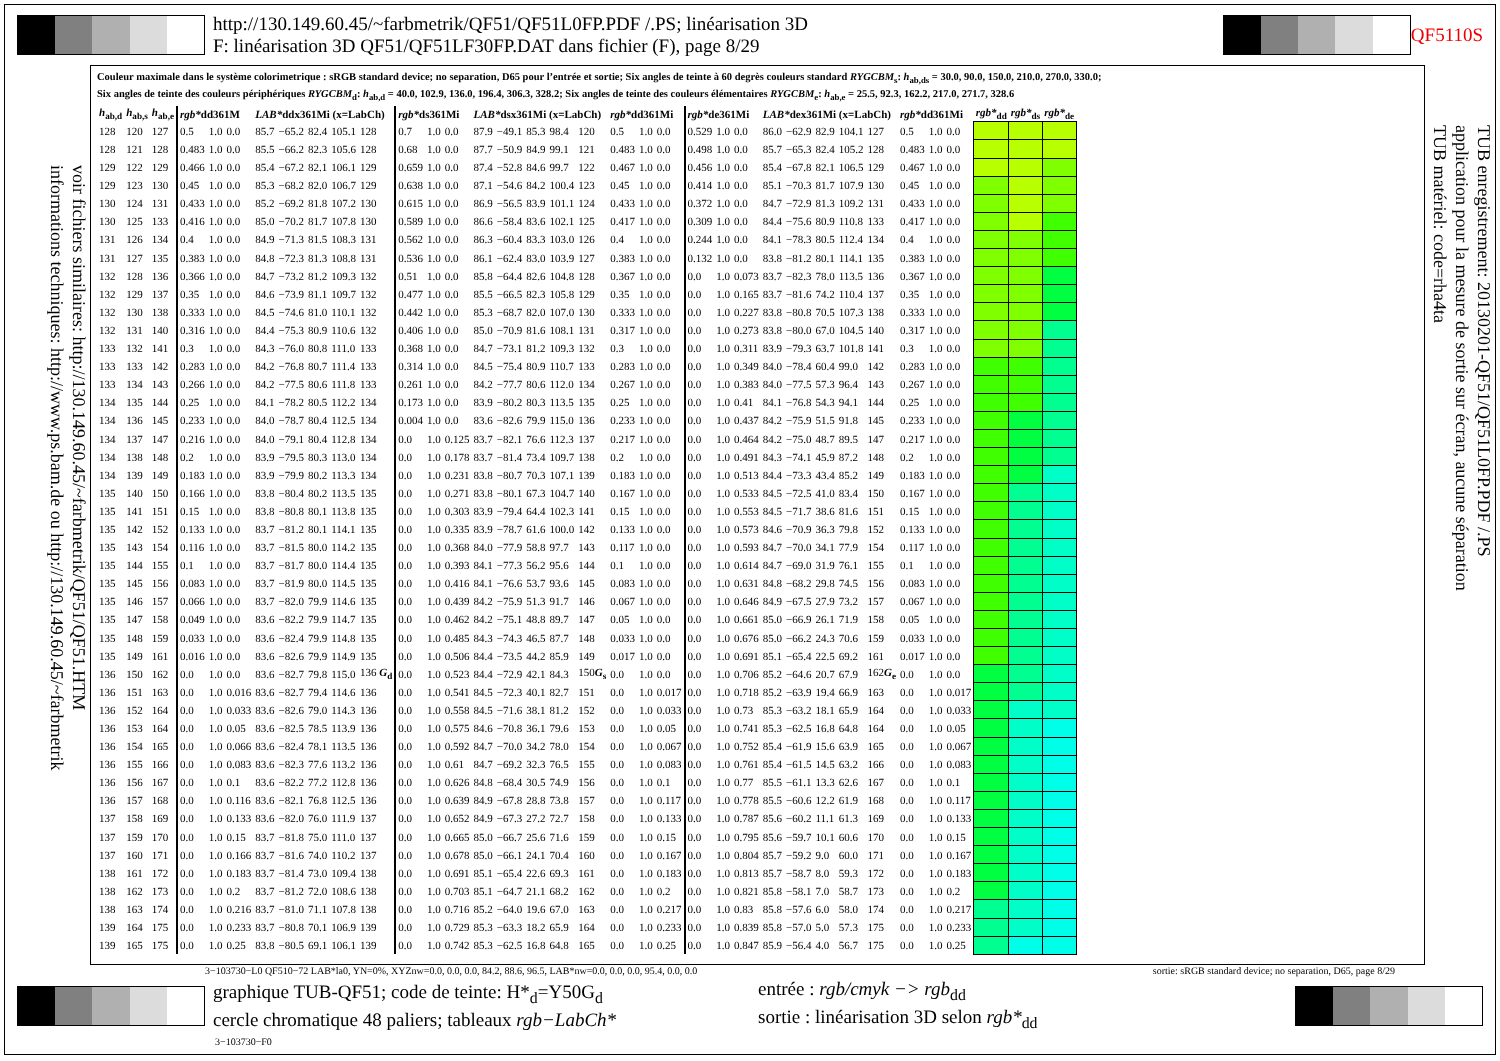http://130.149.60.45/~farbmetrik/QF51/QF51L0FP.PDF /.PS; linéarisation 3D
F: linéarisation 3D QF51/QF51LF30FP.DAT dans fichier (F), page 8/29
QF5110S
voir fichiers similaires: http://130.149.60.45/~farbmetrik/QF51/QF51.HTM
informations techniques: http://www.ps.bam.de ou http://130.149.60.45/~farbmetrik
Couleur maximale dans le système colorimetrique : sRGB standard device; no separation, D65 pour l’entrée et sortie; Six angles de teinte à 60 degrès couleurs standard RYGCBM<sub>s</sub>: h<sub>ab,ds</sub> = 30.0, 90.0, 150.0, 210.0, 270.0, 330.0;
Six angles de teinte des couleurs périphériques RYGCBM<sub>d</sub>: h<sub>ab,d</sub> = 40.0, 102.9, 136.0, 196.4, 306.3, 328.2; Six angles de teinte des couleurs élémentaires RYGCBM<sub>e</sub>: h<sub>ab,e</sub> = 25.5, 92.3, 162.2, 217.0, 271.7, 328.6
| h<sub>ab,d</sub> | h<sub>ab,s</sub> | h<sub>ab,e</sub> | rgb* dd361M | | | LAB* ddx361Mi (x=LabCh) | | | | | rgb* ds361Mi | | | LAB* dsx361Mi (x=LabCh) | | | | | rgb* dd361Mi | | | rgb* de361Mi | | | LAB* dex361Mi (x=LabCh) | | | | | rgb* dd361Mi | | | rgb*<sub>dd</sub> | rgb*<sub>ds</sub> | rgb*<sub>de</sub> |
| --- | --- | --- | --- | --- | --- | --- | --- | --- | --- | --- | --- | --- | --- | --- | --- | --- | --- | --- | --- | --- | --- | --- | --- | --- | --- | --- | --- | --- | --- | --- | --- | --- | --- | --- | --- |
| 128 | 120 | 127 | 0.5 | 1.0 | 0.0 | 85.7 | −65.2 | 82.4 | 105.1 | 128 | 0.7 | 1.0 | 0.0 | 87.9 | −49.1 | 85.3 | 98.4 | 120 | 0.5 | 1.0 | 0.0 | 0.529 | 1.0 | 0.0 | 86.0 | −62.9 | 82.9 | 104.1 | 127 | 0.5 | 1.0 | 0.0 | | | |
| 128 | 121 | 128 | 0.483 | 1.0 | 0.0 | 85.5 | −66.2 | 82.3 | 105.6 | 128 | 0.68 | 1.0 | 0.0 | 87.7 | −50.9 | 84.9 | 99.1 | 121 | 0.483 | 1.0 | 0.0 | 0.498 | 1.0 | 0.0 | 85.7 | −65.3 | 82.4 | 105.2 | 128 | 0.483 | 1.0 | 0.0 | | | |
| 129 | 122 | 129 | 0.466 | 1.0 | 0.0 | 85.4 | −67.2 | 82.1 | 106.1 | 129 | 0.659 | 1.0 | 0.0 | 87.4 | −52.8 | 84.6 | 99.7 | 122 | 0.467 | 1.0 | 0.0 | 0.456 | 1.0 | 0.0 | 85.4 | −67.8 | 82.1 | 106.5 | 129 | 0.467 | 1.0 | 0.0 | | | |
| 129 | 123 | 130 | 0.45 | 1.0 | 0.0 | 85.3 | −68.2 | 82.0 | 106.7 | 129 | 0.638 | 1.0 | 0.0 | 87.1 | −54.6 | 84.2 | 100.4 | 123 | 0.45 | 1.0 | 0.0 | 0.414 | 1.0 | 0.0 | 85.1 | −70.3 | 81.7 | 107.9 | 130 | 0.45 | 1.0 | 0.0 | | | |
| 130 | 124 | 131 | 0.433 | 1.0 | 0.0 | 85.2 | −69.2 | 81.8 | 107.2 | 130 | 0.615 | 1.0 | 0.0 | 86.9 | −56.5 | 83.9 | 101.1 | 124 | 0.433 | 1.0 | 0.0 | 0.372 | 1.0 | 0.0 | 84.7 | −72.9 | 81.3 | 109.2 | 131 | 0.433 | 1.0 | 0.0 | | | |
| 130 | 125 | 133 | 0.416 | 1.0 | 0.0 | 85.0 | −70.2 | 81.7 | 107.8 | 130 | 0.589 | 1.0 | 0.0 | 86.6 | −58.4 | 83.6 | 102.1 | 125 | 0.417 | 1.0 | 0.0 | 0.309 | 1.0 | 0.0 | 84.4 | −75.6 | 80.9 | 110.8 | 133 | 0.417 | 1.0 | 0.0 | | | |
| 131 | 126 | 134 | 0.4 | 1.0 | 0.0 | 84.9 | −71.3 | 81.5 | 108.3 | 131 | 0.562 | 1.0 | 0.0 | 86.3 | −60.4 | 83.3 | 103.0 | 126 | 0.4 | 1.0 | 0.0 | 0.244 | 1.0 | 0.0 | 84.1 | −78.3 | 80.5 | 112.4 | 134 | 0.4 | 1.0 | 0.0 | | | |
| 131 | 127 | 135 | 0.383 | 1.0 | 0.0 | 84.8 | −72.3 | 81.3 | 108.8 | 131 | 0.536 | 1.0 | 0.0 | 86.1 | −62.4 | 83.0 | 103.9 | 127 | 0.383 | 1.0 | 0.0 | 0.132 | 1.0 | 0.0 | 83.8 | −81.2 | 80.1 | 114.1 | 135 | 0.383 | 1.0 | 0.0 | | | |
| 132 | 128 | 136 | 0.366 | 1.0 | 0.0 | 84.7 | −73.2 | 81.2 | 109.3 | 132 | 0.51 | 1.0 | 0.0 | 85.8 | −64.4 | 82.6 | 104.8 | 128 | 0.367 | 1.0 | 0.0 | 0.0 | 1.0 | 0.073 | 83.7 | −82.3 | 78.0 | 113.5 | 136 | 0.367 | 1.0 | 0.0 | | | |
| 132 | 129 | 137 | 0.35 | 1.0 | 0.0 | 84.6 | −73.9 | 81.1 | 109.7 | 132 | 0.477 | 1.0 | 0.0 | 85.5 | −66.5 | 82.3 | 105.8 | 129 | 0.35 | 1.0 | 0.0 | 0.0 | 1.0 | 0.165 | 83.7 | −81.6 | 74.2 | 110.4 | 137 | 0.35 | 1.0 | 0.0 | | | |
| 132 | 130 | 138 | 0.333 | 1.0 | 0.0 | 84.5 | −74.6 | 81.0 | 110.1 | 132 | 0.442 | 1.0 | 0.0 | 85.3 | −68.7 | 82.0 | 107.0 | 130 | 0.333 | 1.0 | 0.0 | 0.0 | 1.0 | 0.227 | 83.8 | −80.8 | 70.5 | 107.3 | 138 | 0.333 | 1.0 | 0.0 | | | |
| 132 | 131 | 140 | 0.316 | 1.0 | 0.0 | 84.4 | −75.3 | 80.9 | 110.6 | 132 | 0.406 | 1.0 | 0.0 | 85.0 | −70.9 | 81.6 | 108.1 | 131 | 0.317 | 1.0 | 0.0 | 0.0 | 1.0 | 0.273 | 83.8 | −80.0 | 67.0 | 104.5 | 140 | 0.317 | 1.0 | 0.0 | | | |
| 133 | 132 | 141 | 0.3 | 1.0 | 0.0 | 84.3 | −76.0 | 80.8 | 111.0 | 133 | 0.368 | 1.0 | 0.0 | 84.7 | −73.1 | 81.2 | 109.3 | 132 | 0.3 | 1.0 | 0.0 | 0.0 | 1.0 | 0.311 | 83.9 | −79.3 | 63.7 | 101.8 | 141 | 0.3 | 1.0 | 0.0 | | | |
| 133 | 133 | 142 | 0.283 | 1.0 | 0.0 | 84.2 | −76.8 | 80.7 | 111.4 | 133 | 0.314 | 1.0 | 0.0 | 84.5 | −75.4 | 80.9 | 110.7 | 133 | 0.283 | 1.0 | 0.0 | 0.0 | 1.0 | 0.349 | 84.0 | −78.4 | 60.4 | 99.0 | 142 | 0.283 | 1.0 | 0.0 | | | |
| 133 | 134 | 143 | 0.266 | 1.0 | 0.0 | 84.2 | −77.5 | 80.6 | 111.8 | 133 | 0.261 | 1.0 | 0.0 | 84.2 | −77.7 | 80.6 | 112.0 | 134 | 0.267 | 1.0 | 0.0 | 0.0 | 1.0 | 0.383 | 84.0 | −77.5 | 57.3 | 96.4 | 143 | 0.267 | 1.0 | 0.0 | | | |
| 134 | 135 | 144 | 0.25 | 1.0 | 0.0 | 84.1 | −78.2 | 80.5 | 112.2 | 134 | 0.173 | 1.0 | 0.0 | 83.9 | −80.2 | 80.3 | 113.5 | 135 | 0.25 | 1.0 | 0.0 | 0.0 | 1.0 | 0.41 | 84.1 | −76.8 | 54.3 | 94.1 | 144 | 0.25 | 1.0 | 0.0 | | | |
| 134 | 136 | 145 | 0.233 | 1.0 | 0.0 | 84.0 | −78.7 | 80.4 | 112.5 | 134 | 0.004 | 1.0 | 0.0 | 83.6 | −82.6 | 79.9 | 115.0 | 136 | 0.233 | 1.0 | 0.0 | 0.0 | 1.0 | 0.437 | 84.2 | −75.9 | 51.5 | 91.8 | 145 | 0.233 | 1.0 | 0.0 | | | |
| 134 | 137 | 147 | 0.216 | 1.0 | 0.0 | 84.0 | −79.1 | 80.4 | 112.8 | 134 | 0.0 | 1.0 | 0.125 | 83.7 | −82.1 | 76.6 | 112.3 | 137 | 0.217 | 1.0 | 0.0 | 0.0 | 1.0 | 0.464 | 84.2 | −75.0 | 48.7 | 89.5 | 147 | 0.217 | 1.0 | 0.0 | | | |
| 134 | 138 | 148 | 0.2 | 1.0 | 0.0 | 83.9 | −79.5 | 80.3 | 113.0 | 134 | 0.0 | 1.0 | 0.178 | 83.7 | −81.4 | 73.4 | 109.7 | 138 | 0.2 | 1.0 | 0.0 | 0.0 | 1.0 | 0.491 | 84.3 | −74.1 | 45.9 | 87.2 | 148 | 0.2 | 1.0 | 0.0 | | | |
| 134 | 139 | 149 | 0.183 | 1.0 | 0.0 | 83.9 | −79.9 | 80.2 | 113.3 | 134 | 0.0 | 1.0 | 0.231 | 83.8 | −80.7 | 70.3 | 107.1 | 139 | 0.183 | 1.0 | 0.0 | 0.0 | 1.0 | 0.513 | 84.4 | −73.3 | 43.4 | 85.2 | 149 | 0.183 | 1.0 | 0.0 | | | |
| 135 | 140 | 150 | 0.166 | 1.0 | 0.0 | 83.8 | −80.4 | 80.2 | 113.5 | 135 | 0.0 | 1.0 | 0.271 | 83.8 | −80.1 | 67.3 | 104.7 | 140 | 0.167 | 1.0 | 0.0 | 0.0 | 1.0 | 0.533 | 84.5 | −72.5 | 41.0 | 83.4 | 150 | 0.167 | 1.0 | 0.0 | | | |
| 135 | 141 | 151 | 0.15 | 1.0 | 0.0 | 83.8 | −80.8 | 80.1 | 113.8 | 135 | 0.0 | 1.0 | 0.303 | 83.9 | −79.4 | 64.4 | 102.3 | 141 | 0.15 | 1.0 | 0.0 | 0.0 | 1.0 | 0.553 | 84.5 | −71.7 | 38.6 | 81.6 | 151 | 0.15 | 1.0 | 0.0 | | | |
| 135 | 142 | 152 | 0.133 | 1.0 | 0.0 | 83.7 | −81.2 | 80.1 | 114.1 | 135 | 0.0 | 1.0 | 0.335 | 83.9 | −78.7 | 61.6 | 100.0 | 142 | 0.133 | 1.0 | 0.0 | 0.0 | 1.0 | 0.573 | 84.6 | −70.9 | 36.3 | 79.8 | 152 | 0.133 | 1.0 | 0.0 | | | |
| 135 | 143 | 154 | 0.116 | 1.0 | 0.0 | 83.7 | −81.5 | 80.0 | 114.2 | 135 | 0.0 | 1.0 | 0.368 | 84.0 | −77.9 | 58.8 | 97.7 | 143 | 0.117 | 1.0 | 0.0 | 0.0 | 1.0 | 0.593 | 84.7 | −70.0 | 34.1 | 77.9 | 154 | 0.117 | 1.0 | 0.0 | | | |
| 135 | 144 | 155 | 0.1 | 1.0 | 0.0 | 83.7 | −81.7 | 80.0 | 114.4 | 135 | 0.0 | 1.0 | 0.393 | 84.1 | −77.3 | 56.2 | 95.6 | 144 | 0.1 | 1.0 | 0.0 | 0.0 | 1.0 | 0.614 | 84.7 | −69.0 | 31.9 | 76.1 | 155 | 0.1 | 1.0 | 0.0 | | | |
| 135 | 145 | 156 | 0.083 | 1.0 | 0.0 | 83.7 | −81.9 | 80.0 | 114.5 | 135 | 0.0 | 1.0 | 0.416 | 84.1 | −76.6 | 53.7 | 93.6 | 145 | 0.083 | 1.0 | 0.0 | 0.0 | 1.0 | 0.631 | 84.8 | −68.2 | 29.8 | 74.5 | 156 | 0.083 | 1.0 | 0.0 | | | |
| 135 | 146 | 157 | 0.066 | 1.0 | 0.0 | 83.7 | −82.0 | 79.9 | 114.6 | 135 | 0.0 | 1.0 | 0.439 | 84.2 | −75.9 | 51.3 | 91.7 | 146 | 0.067 | 1.0 | 0.0 | 0.0 | 1.0 | 0.646 | 84.9 | −67.5 | 27.9 | 73.2 | 157 | 0.067 | 1.0 | 0.0 | | | |
| 135 | 147 | 158 | 0.049 | 1.0 | 0.0 | 83.6 | −82.2 | 79.9 | 114.7 | 135 | 0.0 | 1.0 | 0.462 | 84.2 | −75.1 | 48.8 | 89.7 | 147 | 0.05 | 1.0 | 0.0 | 0.0 | 1.0 | 0.661 | 85.0 | −66.9 | 26.1 | 71.9 | 158 | 0.05 | 1.0 | 0.0 | | | |
| 135 | 148 | 159 | 0.033 | 1.0 | 0.0 | 83.6 | −82.4 | 79.9 | 114.8 | 135 | 0.0 | 1.0 | 0.485 | 84.3 | −74.3 | 46.5 | 87.7 | 148 | 0.033 | 1.0 | 0.0 | 0.0 | 1.0 | 0.676 | 85.0 | −66.2 | 24.3 | 70.6 | 159 | 0.033 | 1.0 | 0.0 | | | |
| 135 | 149 | 161 | 0.016 | 1.0 | 0.0 | 83.6 | −82.6 | 79.9 | 114.9 | 135 | 0.0 | 1.0 | 0.506 | 84.4 | −73.5 | 44.2 | 85.9 | 149 | 0.017 | 1.0 | 0.0 | 0.0 | 1.0 | 0.691 | 85.1 | −65.4 | 22.5 | 69.2 | 161 | 0.017 | 1.0 | 0.0 | | | |
| 136 | 150 | 162 | 0.0 | 1.0 | 0.0 | 83.6 | −82.7 | 79.8 | 115.0 | 136 G<sub>d</sub> | 0.0 | 1.0 | 0.523 | 84.4 | −72.9 | 42.1 | 84.3 | 150 G<sub>s</sub> | 0.0 | 1.0 | 0.0 | 0.0 | 1.0 | 0.706 | 85.2 | −64.6 | 20.7 | 67.9 | 162 G<sub>e</sub> | 0.0 | 1.0 | 0.0 | | | |
| 136 | 151 | 163 | 0.0 | 1.0 | 0.016 | 83.6 | −82.7 | 79.4 | 114.6 | 136 | 0.0 | 1.0 | 0.541 | 84.5 | −72.3 | 40.1 | 82.7 | 151 | 0.0 | 1.0 | 0.017 | 0.0 | 1.0 | 0.718 | 85.2 | −63.9 | 19.4 | 66.9 | 163 | 0.0 | 1.0 | 0.017 | | | |
| 136 | 152 | 164 | 0.0 | 1.0 | 0.033 | 83.6 | −82.6 | 79.0 | 114.3 | 136 | 0.0 | 1.0 | 0.558 | 84.5 | −71.6 | 38.1 | 81.2 | 152 | 0.0 | 1.0 | 0.033 | 0.0 | 1.0 | 0.73 | 85.3 | −63.2 | 18.1 | 65.9 | 164 | 0.0 | 1.0 | 0.033 | | | |
| 136 | 153 | 164 | 0.0 | 1.0 | 0.05 | 83.6 | −82.5 | 78.5 | 113.9 | 136 | 0.0 | 1.0 | 0.575 | 84.6 | −70.8 | 36.1 | 79.6 | 153 | 0.0 | 1.0 | 0.05 | 0.0 | 1.0 | 0.741 | 85.3 | −62.5 | 16.8 | 64.8 | 164 | 0.0 | 1.0 | 0.05 | | | |
| 136 | 154 | 165 | 0.0 | 1.0 | 0.066 | 83.6 | −82.4 | 78.1 | 113.5 | 136 | 0.0 | 1.0 | 0.592 | 84.7 | −70.0 | 34.2 | 78.0 | 154 | 0.0 | 1.0 | 0.067 | 0.0 | 1.0 | 0.752 | 85.4 | −61.9 | 15.6 | 63.9 | 165 | 0.0 | 1.0 | 0.067 | | | |
| 136 | 155 | 166 | 0.0 | 1.0 | 0.083 | 83.6 | −82.3 | 77.6 | 113.2 | 136 | 0.0 | 1.0 | 0.61 | 84.7 | −69.2 | 32.3 | 76.5 | 155 | 0.0 | 1.0 | 0.083 | 0.0 | 1.0 | 0.761 | 85.4 | −61.5 | 14.5 | 63.2 | 166 | 0.0 | 1.0 | 0.083 | | | |
| 136 | 156 | 167 | 0.0 | 1.0 | 0.1 | 83.6 | −82.2 | 77.2 | 112.8 | 136 | 0.0 | 1.0 | 0.626 | 84.8 | −68.4 | 30.5 | 74.9 | 156 | 0.0 | 1.0 | 0.1 | 0.0 | 1.0 | 0.77 | 85.5 | −61.1 | 13.3 | 62.6 | 167 | 0.0 | 1.0 | 0.1 | | | |
| 136 | 157 | 168 | 0.0 | 1.0 | 0.116 | 83.6 | −82.1 | 76.8 | 112.5 | 136 | 0.0 | 1.0 | 0.639 | 84.9 | −67.8 | 28.8 | 73.8 | 157 | 0.0 | 1.0 | 0.117 | 0.0 | 1.0 | 0.778 | 85.5 | −60.6 | 12.2 | 61.9 | 168 | 0.0 | 1.0 | 0.117 | | | |
| 137 | 158 | 169 | 0.0 | 1.0 | 0.133 | 83.6 | −82.0 | 76.0 | 111.9 | 137 | 0.0 | 1.0 | 0.652 | 84.9 | −67.3 | 27.2 | 72.7 | 158 | 0.0 | 1.0 | 0.133 | 0.0 | 1.0 | 0.787 | 85.6 | −60.2 | 11.1 | 61.3 | 169 | 0.0 | 1.0 | 0.133 | | | |
| 137 | 159 | 170 | 0.0 | 1.0 | 0.15 | 83.7 | −81.8 | 75.0 | 111.0 | 137 | 0.0 | 1.0 | 0.665 | 85.0 | −66.7 | 25.6 | 71.6 | 159 | 0.0 | 1.0 | 0.15 | 0.0 | 1.0 | 0.795 | 85.6 | −59.7 | 10.1 | 60.6 | 170 | 0.0 | 1.0 | 0.15 | | | |
| 137 | 160 | 171 | 0.0 | 1.0 | 0.166 | 83.7 | −81.6 | 74.0 | 110.2 | 137 | 0.0 | 1.0 | 0.678 | 85.0 | −66.1 | 24.1 | 70.4 | 160 | 0.0 | 1.0 | 0.167 | 0.0 | 1.0 | 0.804 | 85.7 | −59.2 | 9.0 | 60.0 | 171 | 0.0 | 1.0 | 0.167 | | | |
| 138 | 161 | 172 | 0.0 | 1.0 | 0.183 | 83.7 | −81.4 | 73.0 | 109.4 | 138 | 0.0 | 1.0 | 0.691 | 85.1 | −65.4 | 22.6 | 69.3 | 161 | 0.0 | 1.0 | 0.183 | 0.0 | 1.0 | 0.813 | 85.7 | −58.7 | 8.0 | 59.3 | 172 | 0.0 | 1.0 | 0.183 | | | |
| 138 | 162 | 173 | 0.0 | 1.0 | 0.2 | 83.7 | −81.2 | 72.0 | 108.6 | 138 | 0.0 | 1.0 | 0.703 | 85.1 | −64.7 | 21.1 | 68.2 | 162 | 0.0 | 1.0 | 0.2 | 0.0 | 1.0 | 0.821 | 85.8 | −58.1 | 7.0 | 58.7 | 173 | 0.0 | 1.0 | 0.2 | | | |
| 138 | 163 | 174 | 0.0 | 1.0 | 0.216 | 83.7 | −81.0 | 71.1 | 107.8 | 138 | 0.0 | 1.0 | 0.716 | 85.2 | −64.0 | 19.6 | 67.0 | 163 | 0.0 | 1.0 | 0.217 | 0.0 | 1.0 | 0.83 | 85.8 | −57.6 | 6.0 | 58.0 | 174 | 0.0 | 1.0 | 0.217 | | | |
| 139 | 164 | 175 | 0.0 | 1.0 | 0.233 | 83.7 | −80.8 | 70.1 | 106.9 | 139 | 0.0 | 1.0 | 0.729 | 85.3 | −63.3 | 18.2 | 65.9 | 164 | 0.0 | 1.0 | 0.233 | 0.0 | 1.0 | 0.839 | 85.8 | −57.0 | 5.0 | 57.3 | 175 | 0.0 | 1.0 | 0.233 | | | |
| 139 | 165 | 175 | 0.0 | 1.0 | 0.25 | 83.8 | −80.5 | 69.1 | 106.1 | 139 | 0.0 | 1.0 | 0.742 | 85.3 | −62.5 | 16.8 | 64.8 | 165 | 0.0 | 1.0 | 0.25 | 0.0 | 1.0 | 0.847 | 85.9 | −56.4 | 4.0 | 56.7 | 175 | 0.0 | 1.0 | 0.25 | | | |
TUB enregistrement: 20130201-QF51/QF51L0FP.PDF /.PS
application pour la mesure de sortie sur écran, aucune séparation
TUB matériel: code=rha4ta
3−103730−L0 QF510−72 LAB*la0, YN=0%, XYZnw=0.0, 0.0, 0.0, 84.2, 88.6, 96.5, LAB*nw=0.0, 0.0, 0.0, 95.4, 0.0, 0.0 sortie: sRGB standard device; no separation, D65, page 8/29
graphique TUB-QF51; code de teinte: H*<sub>d</sub>=Y50G<sub>d</sub>
cercle chromatique 48 paliers; tableaux rgb−LabCh*
entrée : rgb/cmyk −> rgb<sub>dd</sub>
sortie : linéarisation 3D selon rgb*<sub>dd</sub>
3−103730−F0